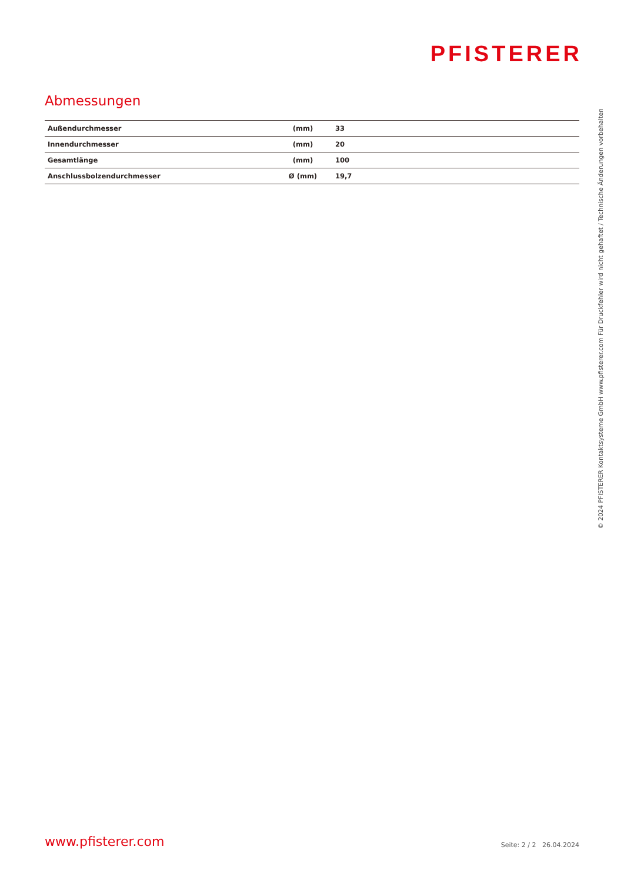PFISTERER
Abmessungen
| Außendurchmesser | (mm) | 33 |
| Innendurchmesser | (mm) | 20 |
| Gesamtlänge | (mm) | 100 |
| Anschlussbolzendurchmesser | Ø (mm) | 19,7 |
www.pfisterer.com Seite: 2 / 2 26.04.2024
© 2024 PFISTERER Kontaktsysteme GmbH www.pfisterer.com Für Druckfehler wird nicht gehaftet / Technische Änderungen vorbehalten